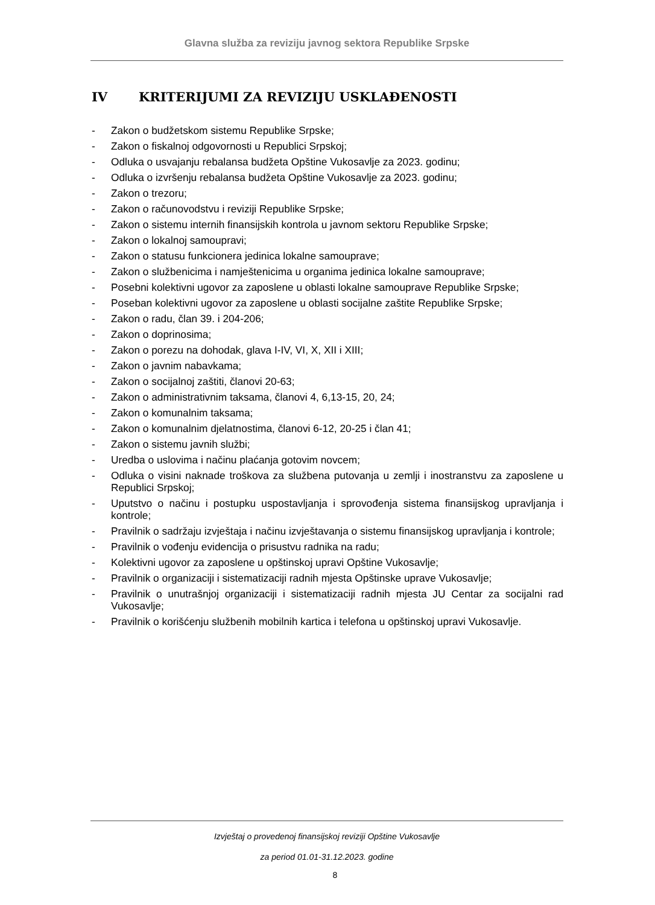Glavna služba za reviziju javnog sektora Republike Srpske
IV KRITERIJUMI ZA REVIZIJU USKLAĐENOSTI
- Zakon o budžetskom sistemu Republike Srpske;
- Zakon o fiskalnoj odgovornosti u Republici Srpskoj;
- Odluka o usvajanju rebalansa budžeta Opštine Vukosavlje za 2023. godinu;
- Odluka o izvršenju rebalansa budžeta Opštine Vukosavlje za 2023. godinu;
- Zakon o trezoru;
- Zakon o računovodstvu i reviziji Republike Srpske;
- Zakon o sistemu internih finansijskih kontrola u javnom sektoru Republike Srpske;
- Zakon o lokalnoj samoupravi;
- Zakon o statusu funkcionera jedinica lokalne samouprave;
- Zakon o službenicima i namještenicima u organima jedinica lokalne samouprave;
- Posebni kolektivni ugovor za zaposlene u oblasti lokalne samouprave Republike Srpske;
- Poseban kolektivni ugovor za zaposlene u oblasti socijalne zaštite Republike Srpske;
- Zakon o radu, član 39. i 204-206;
- Zakon o doprinosima;
- Zakon o porezu na dohodak, glava I-IV, VI, X, XII i XIII;
- Zakon o javnim nabavkama;
- Zakon o socijalnoj zaštiti, članovi 20-63;
- Zakon o administrativnim taksama, članovi 4, 6,13-15, 20, 24;
- Zakon o komunalnim taksama;
- Zakon o komunalnim djelatnostima, članovi 6-12, 20-25 i član 41;
- Zakon o sistemu javnih službi;
- Uredba o uslovima i načinu plaćanja gotovim novcem;
- Odluka o visini naknade troškova za službena putovanja u zemlji i inostranstvu za zaposlene u Republici Srpskoj;
- Uputstvo o načinu i postupku uspostavljanja i sprovođenja sistema finansijskog upravljanja i kontrole;
- Pravilnik o sadržaju izvještaja i načinu izvještavanja o sistemu finansijskog upravljanja i kontrole;
- Pravilnik o vođenju evidencija o prisustvu radnika na radu;
- Kolektivni ugovor za zaposlene u opštinskoj upravi Opštine Vukosavlje;
- Pravilnik o organizaciji i sistematizaciji radnih mjesta Opštinske uprave Vukosavlje;
- Pravilnik o unutrašnjoj organizaciji i sistematizaciji radnih mjesta JU Centar za socijalni rad Vukosavlje;
- Pravilnik o korišćenju službenih mobilnih kartica i telefona u opštinskoj upravi Vukosavlje.
Izvještaj o provedenoj finansijskoj reviziji Opštine Vukosavlje
za period 01.01-31.12.2023. godine
8